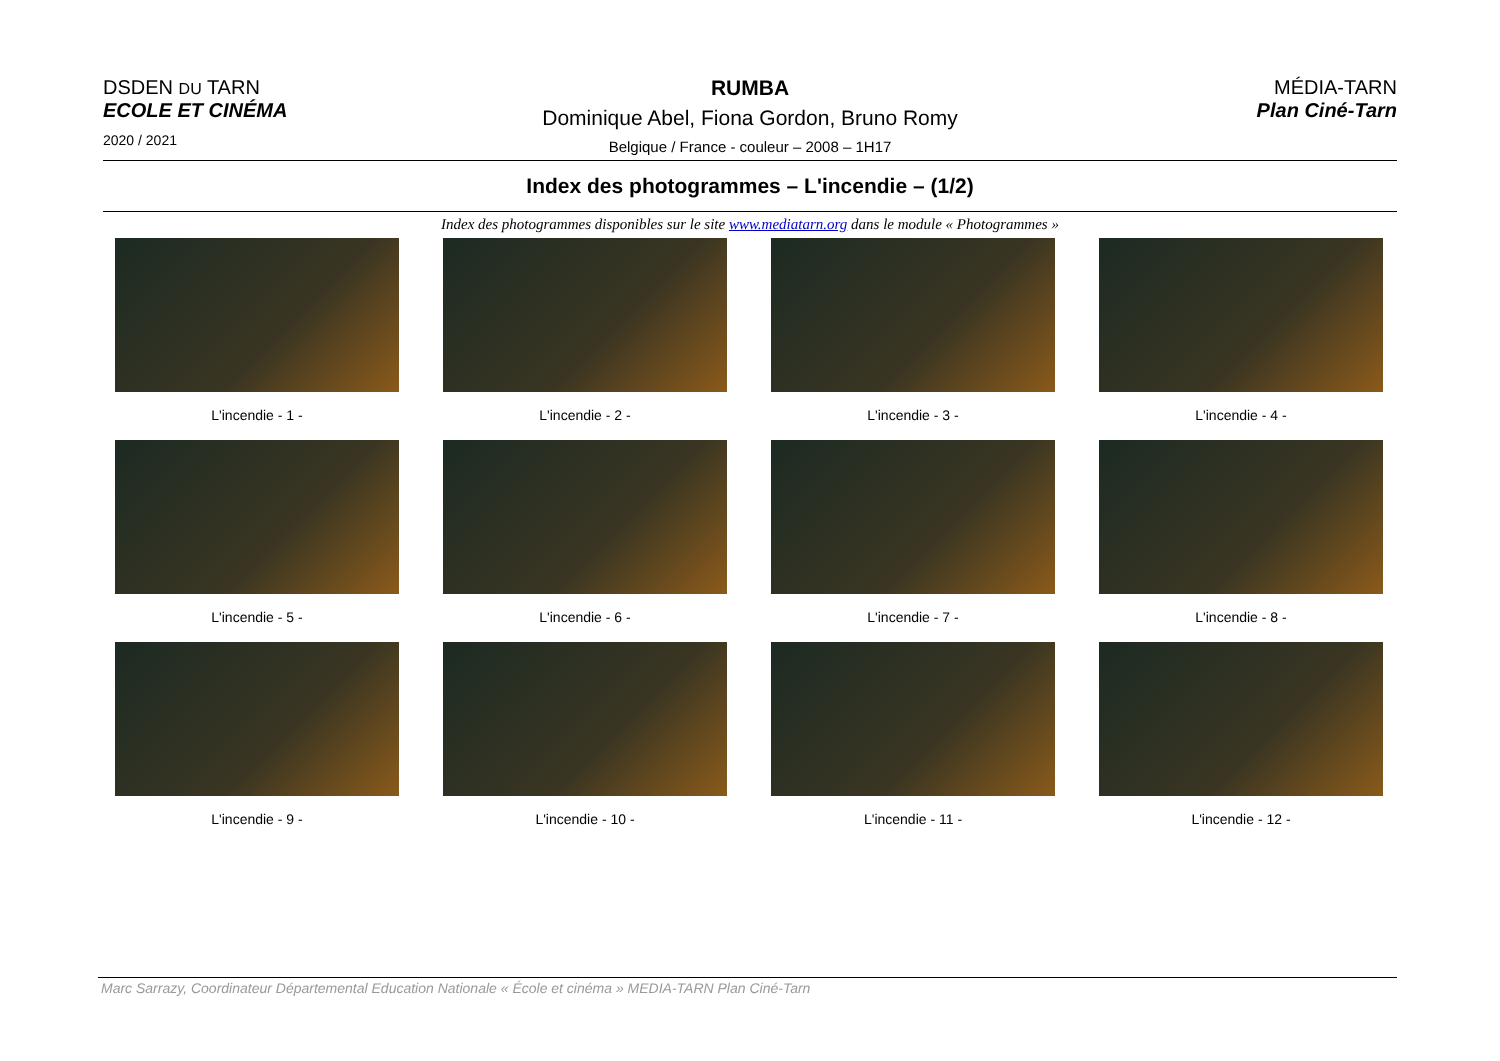DSDEN DU TARN
ECOLE ET CINÉMA
2020 / 2021
RUMBA
Dominique Abel, Fiona Gordon, Bruno Romy
Belgique / France - couleur – 2008 – 1H17
MÉDIA-TARN
Plan Ciné-Tarn
Index des photogrammes – L'incendie – (1/2)
Index des photogrammes disponibles sur le site www.mediatarn.org dans le module « Photogrammes »
L'incendie - 1 -
L'incendie - 2 -
L'incendie - 3 -
L'incendie - 4 -
L'incendie - 5 -
L'incendie - 6 -
L'incendie - 7 -
L'incendie - 8 -
L'incendie - 9 -
L'incendie - 10 -
L'incendie - 11 -
L'incendie - 12 -
Marc Sarrazy, Coordinateur Départemental Education Nationale « École et cinéma » MEDIA-TARN Plan Ciné-Tarn